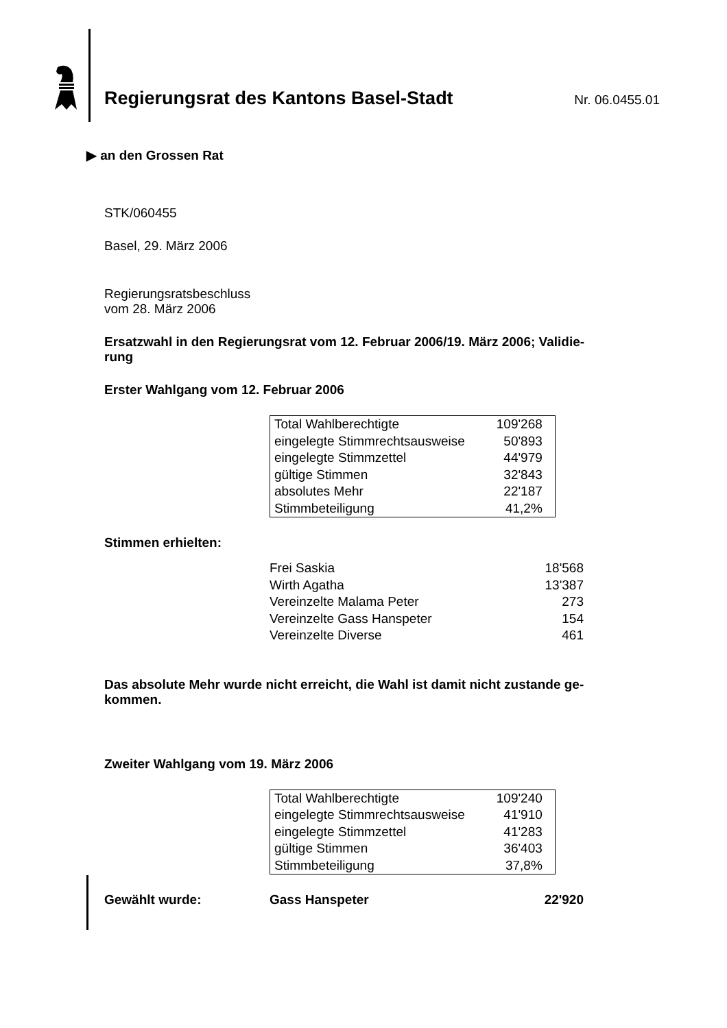Regierungsrat des Kantons Basel-Stadt
Nr. 06.0455.01
▶ an den Grossen Rat
STK/060455
Basel, 29. März 2006
Regierungsratsbeschluss
vom 28. März 2006
Ersatzwahl in den Regierungsrat vom 12. Februar 2006/19. März 2006; Validie-
rung
Erster Wahlgang vom 12. Februar 2006
| Total Wahlberechtigte | 109'268 |
| eingelegte Stimmrechtsausweise | 50'893 |
| eingelegte Stimmzettel | 44'979 |
| gültige Stimmen | 32'843 |
| absolutes Mehr | 22'187 |
| Stimmbeteiligung | 41,2% |
Stimmen erhielten:
| Frei Saskia | 18'568 |
| Wirth Agatha | 13'387 |
| Vereinzelte Malama Peter | 273 |
| Vereinzelte Gass Hanspeter | 154 |
| Vereinzelte Diverse | 461 |
Das absolute Mehr wurde nicht erreicht, die Wahl ist damit nicht zustande ge-
kommen.
Zweiter Wahlgang vom 19. März 2006
| Total Wahlberechtigte | 109'240 |
| eingelegte Stimmrechtsausweise | 41'910 |
| eingelegte Stimmzettel | 41'283 |
| gültige Stimmen | 36'403 |
| Stimmbeteiligung | 37,8% |
| Gewählt wurde: | Gass Hanspeter | 22'920 |